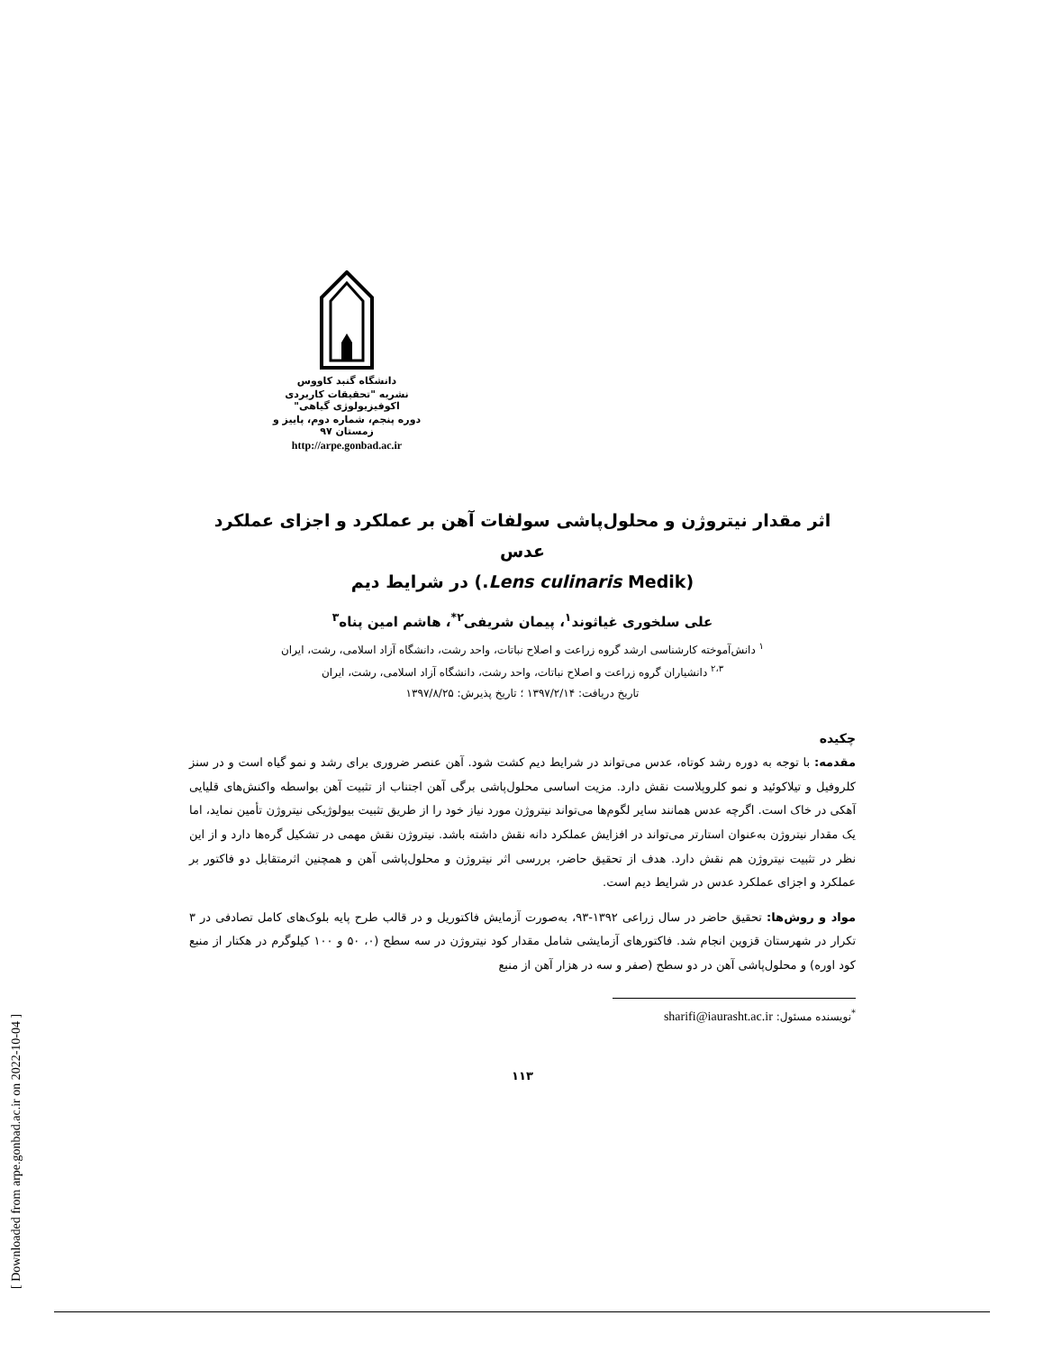[ Downloaded from arpe.gonbad.ac.ir on 2022-10-04 ]
دانشگاه گنبد کاووس
نشریه "تحقیقات کاربردی اکوفیزیولوژی گیاهی"
دوره پنجم، شماره دوم، پاییز و زمستان ۹۷
http://arpe.gonbad.ac.ir
اثر مقدار نیتروژن و محلول‌پاشی سولفات آهن بر عملکرد و اجزای عملکرد عدس
(Lens culinaris Medik.) در شرایط دیم
علی سلخوری غیاثوند<sup>۱</sup>، پیمان شریفی<sup>۲*</sup>، هاشم امین پناه<sup>۳</sup>
<sup>۱</sup> دانش‌آموخته کارشناسی ارشد گروه زراعت و اصلاح نباتات، واحد رشت، دانشگاه آزاد اسلامی، رشت، ایران
<sup>۲،۳</sup> دانشیاران گروه زراعت و اصلاح نباتات، واحد رشت، دانشگاه آزاد اسلامی، رشت، ایران
تاریخ دریافت: ۱۳۹۷/۲/۱۴ ؛ تاریخ پذیرش: ۱۳۹۷/۸/۲۵
چکیده
مقدمه: با توجه به دوره رشد کوتاه، عدس می‌تواند در شرایط دیم کشت شود. آهن عنصر ضروری برای رشد و نمو گیاه است و در سنز کلروفیل و تیلاکوئید و نمو کلروپلاست نقش دارد. مزیت اساسی محلول‌پاشی برگی آهن اجتناب از تثبیت آهن بواسطه واکنش‌های قلیایی آهکی در خاک است. اگرچه عدس همانند سایر لگوم‌ها می‌تواند نیتروژن مورد نیاز خود را از طریق تثبیت بیولوژیکی نیتروژن تأمین نماید، اما یک مقدار نیتروژن به‌عنوان استارتر می‌تواند در افزایش عملکرد دانه نقش داشته باشد. نیتروژن نقش مهمی در تشکیل گره‌ها دارد و از این نظر در تثبیت نیتروژن هم نقش دارد. هدف از تحقیق حاضر، بررسی اثر نیتروژن و محلول‌پاشی آهن و همچنین اثرمتقابل دو فاکتور بر عملکرد و اجزای عملکرد عدس در شرایط دیم است.
مواد و روش‌ها: تحقیق حاضر در سال زراعی ۱۳۹۲-۹۳، به‌صورت آزمایش فاکتوریل و در قالب طرح پایه بلوک‌های کامل تصادفی در ۳ تکرار در شهرستان قزوین انجام شد. فاکتورهای آزمایشی شامل مقدار کود نیتروژن در سه سطح (۰، ۵۰ و ۱۰۰ کیلوگرم در هکتار از منبع کود اوره) و محلول‌پاشی آهن در دو سطح (صفر و سه در هزار آهن از منبع
<sup>*</sup> نویسنده مسئول: sharifi@iaurasht.ac.ir
۱۱۳